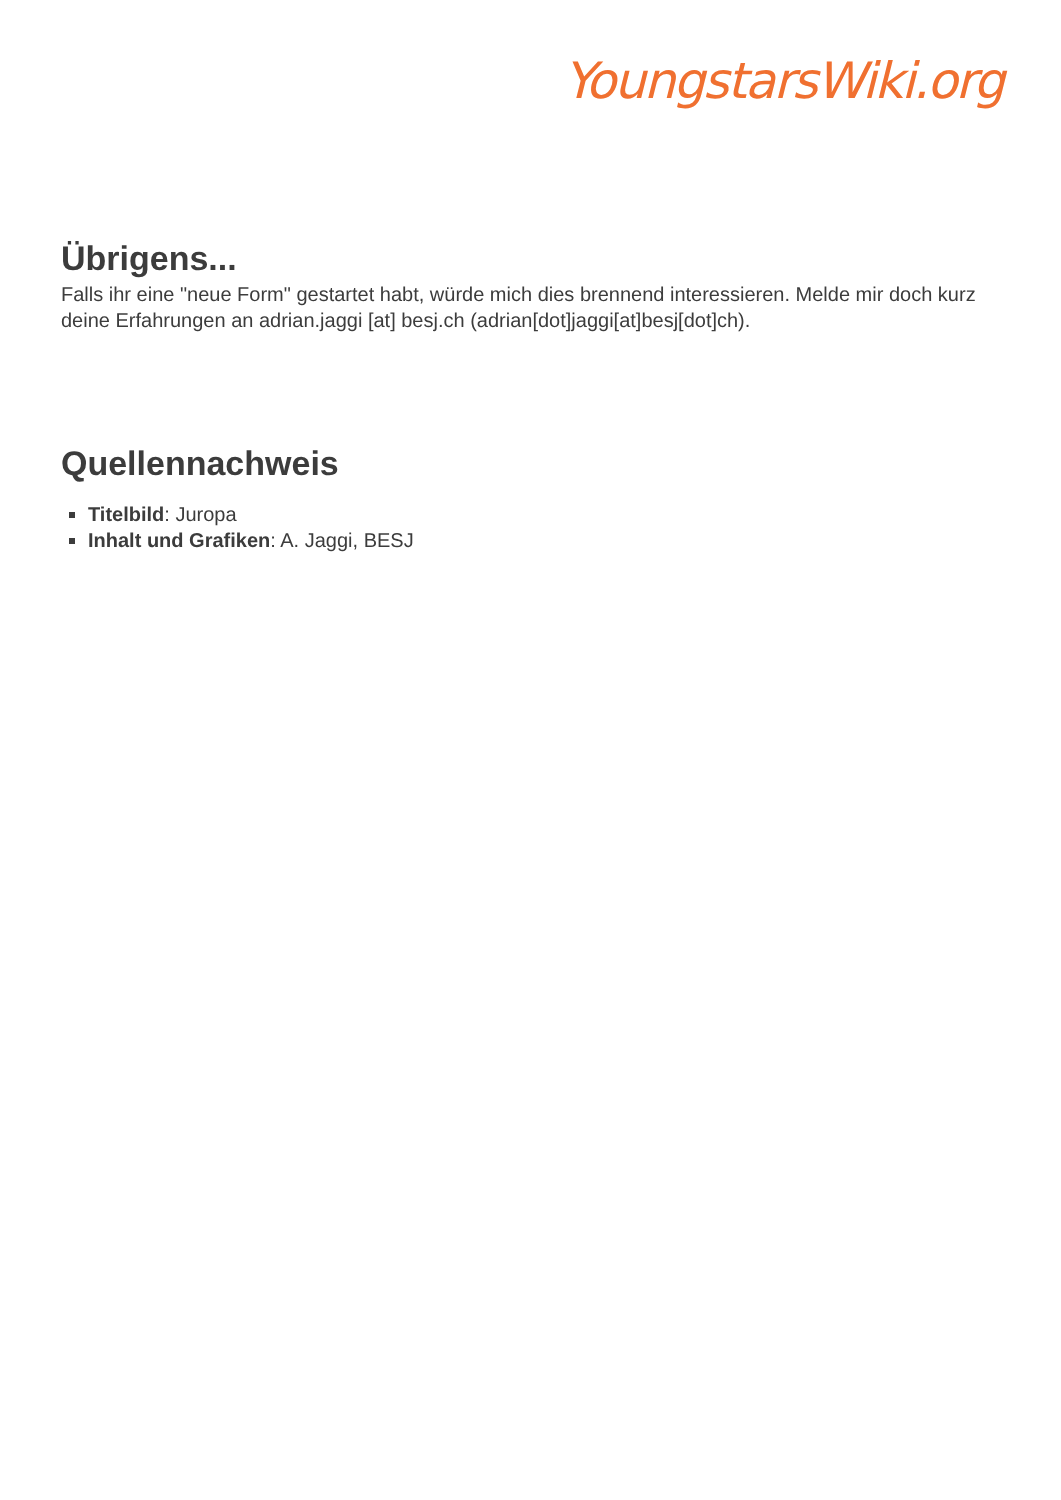YoungstarsWiki.org
Übrigens...
Falls ihr eine "neue Form" gestartet habt, würde mich dies brennend interessieren. Melde mir doch kurz deine Erfahrungen an adrian.jaggi [at] besj.ch (adrian[dot]jaggi[at]besj[dot]ch).
Quellennachweis
Titelbild: Juropa
Inhalt und Grafiken: A. Jaggi, BESJ